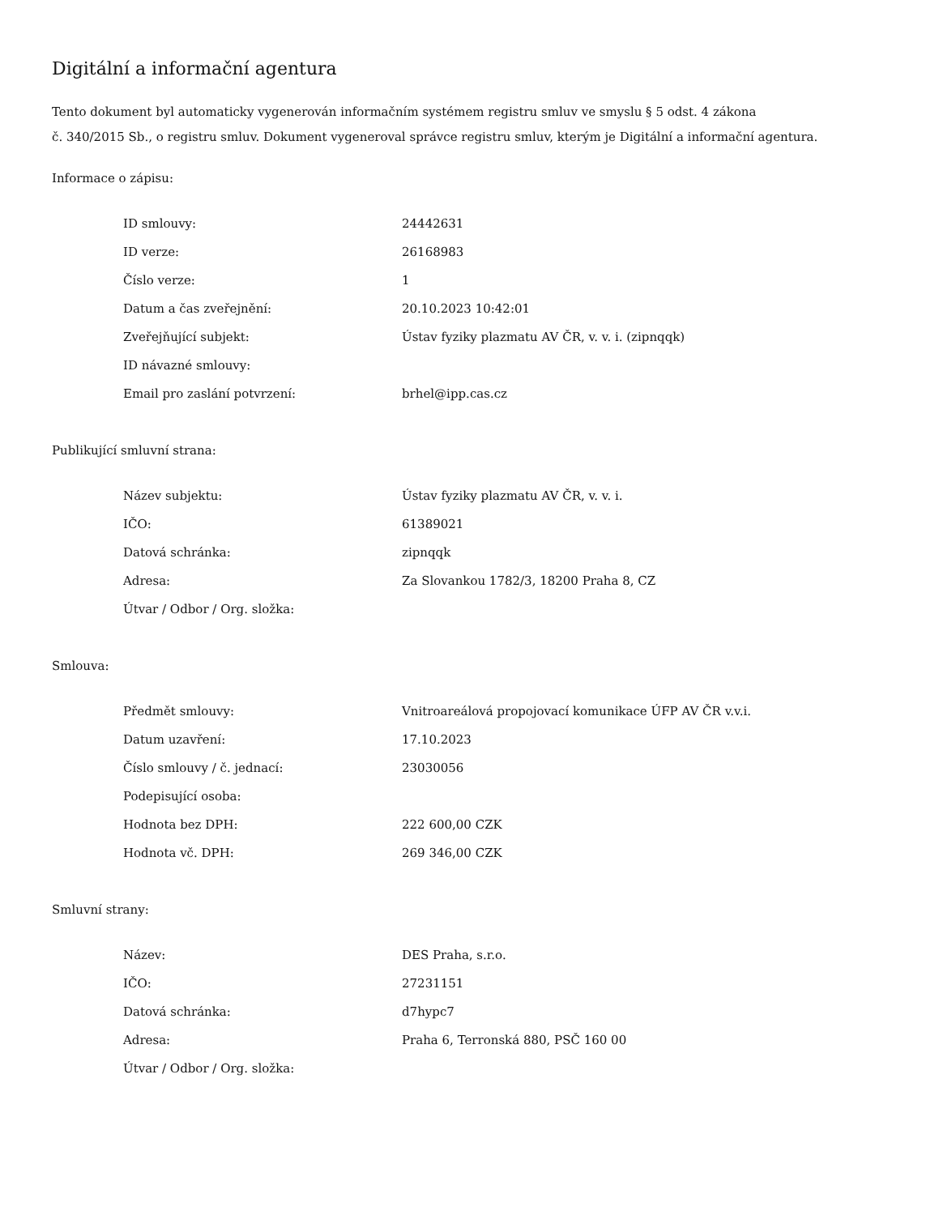Digitální a informační agentura
Tento dokument byl automaticky vygenerován informačním systémem registru smluv ve smyslu § 5 odst. 4 zákona
č. 340/2015 Sb., o registru smluv. Dokument vygeneroval správce registru smluv, kterým je Digitální a informační agentura.
Informace o zápisu:
| ID smlouvy: | 24442631 |
| ID verze: | 26168983 |
| Číslo verze: | 1 |
| Datum a čas zveřejnění: | 20.10.2023 10:42:01 |
| Zveřejňující subjekt: | Ústav fyziky plazmatu AV ČR, v. v. i. (zipnqqk) |
| ID návazné smlouvy: | |
| Email pro zaslání potvrzení: | brhel@ipp.cas.cz |
Publikující smluvní strana:
| Název subjektu: | Ústav fyziky plazmatu AV ČR, v. v. i. |
| IČO: | 61389021 |
| Datová schránka: | zipnqqk |
| Adresa: | Za Slovankou 1782/3, 18200 Praha 8, CZ |
| Útvar / Odbor / Org. složka: | |
Smlouva:
| Předmět smlouvy: | Vnitroareálová propojovací komunikace ÚFP AV ČR v.v.i. |
| Datum uzavření: | 17.10.2023 |
| Číslo smlouvy / č. jednací: | 23030056 |
| Podepisující osoba: | |
| Hodnota bez DPH: | 222 600,00 CZK |
| Hodnota vč. DPH: | 269 346,00 CZK |
Smluvní strany:
| Název: | DES Praha, s.r.o. |
| IČO: | 27231151 |
| Datová schránka: | d7hypc7 |
| Adresa: | Praha 6, Terronská 880, PSČ 160 00 |
| Útvar / Odbor / Org. složka: | |